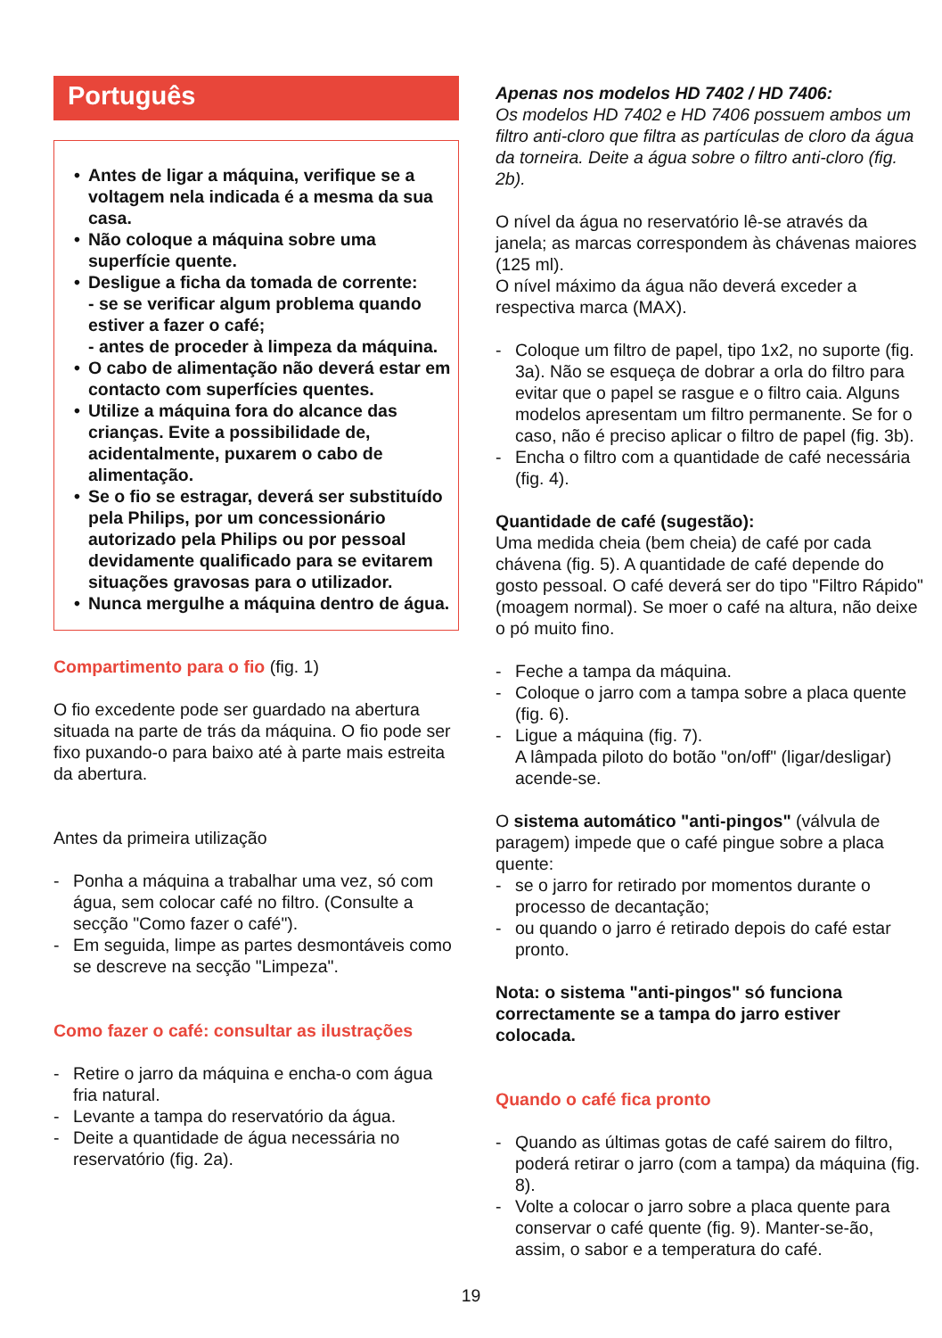Português
• Antes de ligar a máquina, verifique se a voltagem nela indicada é a mesma da sua casa.
• Não coloque a máquina sobre uma superfície quente.
• Desligue a ficha da tomada de corrente:
- se se verificar algum problema quando estiver a fazer o café;
- antes de proceder à limpeza da máquina.
• O cabo de alimentação não deverá estar em contacto com superfícies quentes.
• Utilize a máquina fora do alcance das crianças. Evite a possibilidade de, acidentalmente, puxarem o cabo de alimentação.
• Se o fio se estragar, deverá ser substituído pela Philips, por um concessionário autorizado pela Philips ou por pessoal devidamente qualificado para se evitarem situações gravosas para o utilizador.
• Nunca mergulhe a máquina dentro de água.
Compartimento para o fio (fig. 1)
O fio excedente pode ser guardado na abertura situada na parte de trás da máquina. O fio pode ser fixo puxando-o para baixo até à parte mais estreita da abertura.
Antes da primeira utilização
- Ponha a máquina a trabalhar uma vez, só com água, sem colocar café no filtro. (Consulte a secção "Como fazer o café").
- Em seguida, limpe as partes desmontáveis como se descreve na secção "Limpeza".
Como fazer o café: consultar as ilustrações
- Retire o jarro da máquina e encha-o com água fria natural.
- Levante a tampa do reservatório da água.
- Deite a quantidade de água necessária no reservatório (fig. 2a).
Apenas nos modelos HD 7402 / HD 7406:
Os modelos HD 7402 e HD 7406 possuem ambos um filtro anti-cloro que filtra as partículas de cloro da água da torneira. Deite a água sobre o filtro anti-cloro (fig. 2b).
O nível da água no reservatório lê-se através da janela; as marcas correspondem às chávenas maiores (125 ml).
O nível máximo da água não deverá exceder a respectiva marca (MAX).
- Coloque um filtro de papel, tipo 1x2, no suporte (fig. 3a). Não se esqueça de dobrar a orla do filtro para evitar que o papel se rasgue e o filtro caia. Alguns modelos apresentam um filtro permanente. Se for o caso, não é preciso aplicar o filtro de papel (fig. 3b).
- Encha o filtro com a quantidade de café necessária (fig. 4).
Quantidade de café (sugestão):
Uma medida cheia (bem cheia) de café por cada chávena (fig. 5). A quantidade de café depende do gosto pessoal. O café deverá ser do tipo "Filtro Rápido" (moagem normal). Se moer o café na altura, não deixe o pó muito fino.
- Feche a tampa da máquina.
- Coloque o jarro com a tampa sobre a placa quente (fig. 6).
- Ligue a máquina (fig. 7).
A lâmpada piloto do botão "on/off" (ligar/desligar) acende-se.
O sistema automático "anti-pingos" (válvula de paragem) impede que o café pingue sobre a placa quente:
- se o jarro for retirado por momentos durante o processo de decantação;
- ou quando o jarro é retirado depois do café estar pronto.
Nota: o sistema "anti-pingos" só funciona correctamente se a tampa do jarro estiver colocada.
Quando o café fica pronto
- Quando as últimas gotas de café sairem do filtro, poderá retirar o jarro (com a tampa) da máquina (fig. 8).
- Volte a colocar o jarro sobre a placa quente para conservar o café quente (fig. 9). Manter-se-ão, assim, o sabor e a temperatura do café.
19